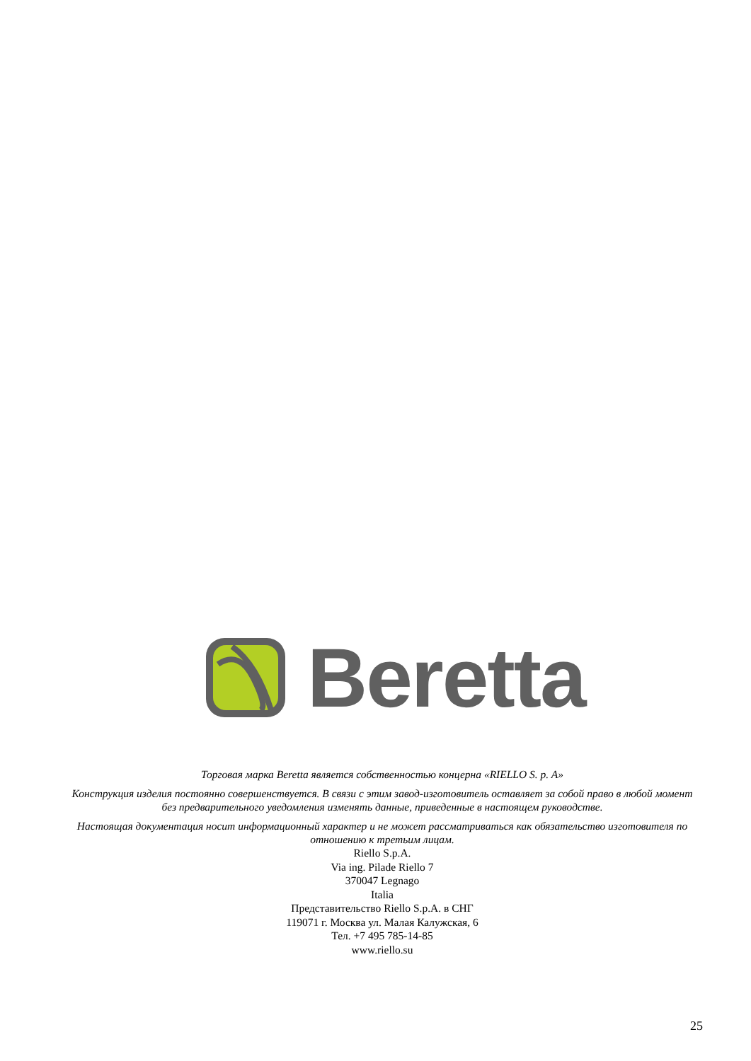Beretta
Торговая марка Beretta является собственностью концерна «RIELLO S. p. A»
Конструкция изделия постоянно совершенствуется. В связи с этим завод-изготовитель оставляет за собой право в любой момент без предварительного уведомления изменять данные, приведенные в настоящем руководстве.
Настоящая документация носит информационный характер и не может рассматриваться как обязательство изготовителя по отношению к третьим лицам.
Riello S.p.A.
Via ing. Pilade Riello 7
370047 Legnago
Italia
Представительство Riello S.p.A. в СНГ
119071 г. Москва ул. Малая Калужская, 6
Тел. +7 495 785-14-85
www.riello.su
25